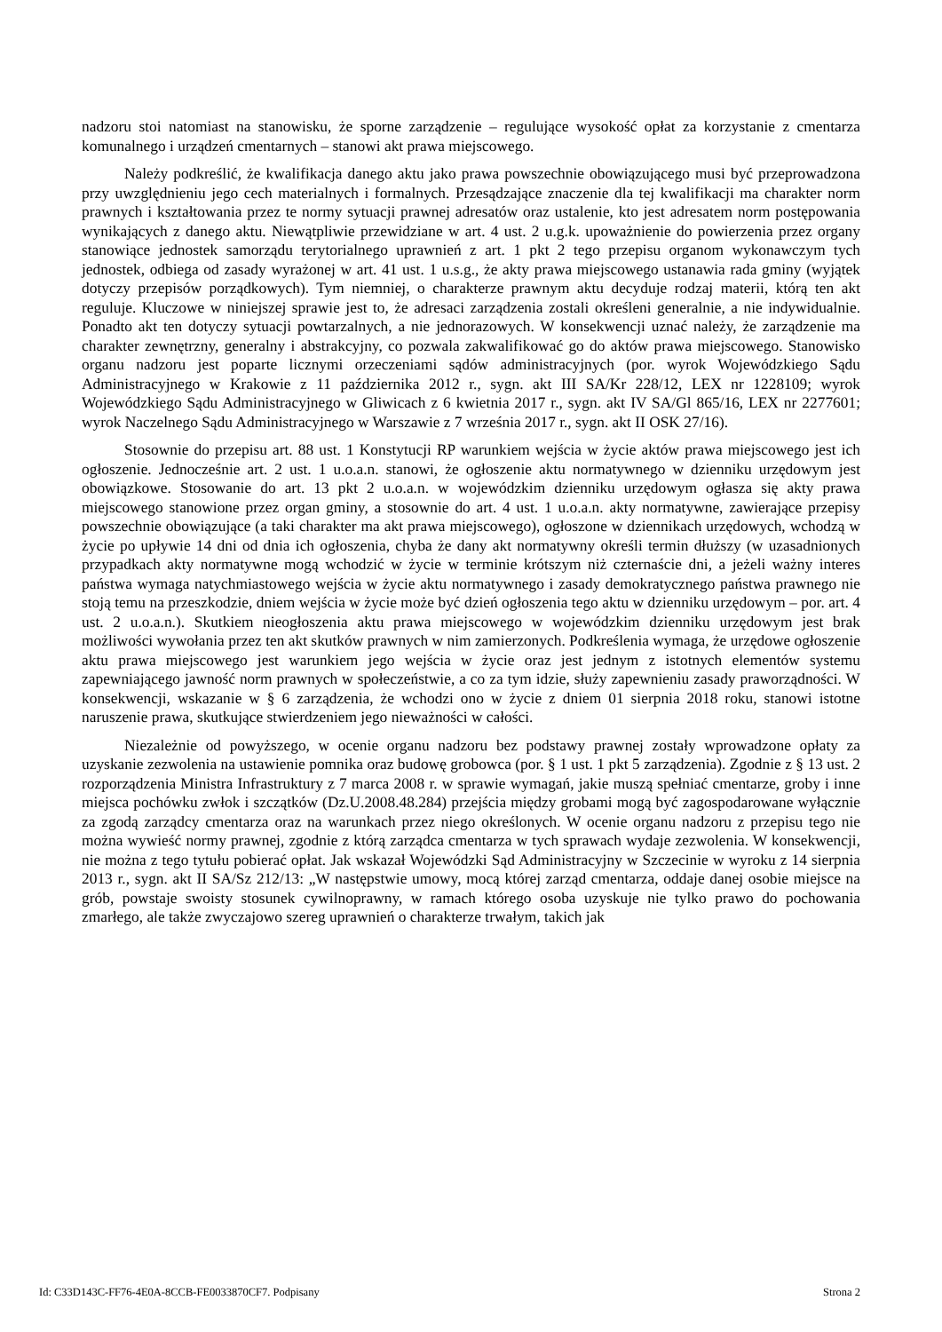nadzoru stoi natomiast na stanowisku, że sporne zarządzenie – regulujące wysokość opłat za korzystanie z cmentarza komunalnego i urządzeń cmentarnych – stanowi akt prawa miejscowego.
Należy podkreślić, że kwalifikacja danego aktu jako prawa powszechnie obowiązującego musi być przeprowadzona przy uwzględnieniu jego cech materialnych i formalnych. Przesądzające znaczenie dla tej kwalifikacji ma charakter norm prawnych i kształtowania przez te normy sytuacji prawnej adresatów oraz ustalenie, kto jest adresatem norm postępowania wynikających z danego aktu. Niewątpliwie przewidziane w art. 4 ust. 2 u.g.k. upoważnienie do powierzenia przez organy stanowiące jednostek samorządu terytorialnego uprawnień z art. 1 pkt 2 tego przepisu organom wykonawczym tych jednostek, odbiega od zasady wyrażonej w art. 41 ust. 1 u.s.g., że akty prawa miejscowego ustanawia rada gminy (wyjątek dotyczy przepisów porządkowych). Tym niemniej, o charakterze prawnym aktu decyduje rodzaj materii, którą ten akt reguluje. Kluczowe w niniejszej sprawie jest to, że adresaci zarządzenia zostali określeni generalnie, a nie indywidualnie. Ponadto akt ten dotyczy sytuacji powtarzalnych, a nie jednorazowych. W konsekwencji uznać należy, że zarządzenie ma charakter zewnętrzny, generalny i abstrakcyjny, co pozwala zakwalifikować go do aktów prawa miejscowego. Stanowisko organu nadzoru jest poparte licznymi orzeczeniami sądów administracyjnych (por. wyrok Wojewódzkiego Sądu Administracyjnego w Krakowie z 11 października 2012 r., sygn. akt III SA/Kr 228/12, LEX nr 1228109; wyrok Wojewódzkiego Sądu Administracyjnego w Gliwicach z 6 kwietnia 2017 r., sygn. akt IV SA/Gl 865/16, LEX nr 2277601; wyrok Naczelnego Sądu Administracyjnego w Warszawie z 7 września 2017 r., sygn. akt II OSK 27/16).
Stosownie do przepisu art. 88 ust. 1 Konstytucji RP warunkiem wejścia w życie aktów prawa miejscowego jest ich ogłoszenie. Jednocześnie art. 2 ust. 1 u.o.a.n. stanowi, że ogłoszenie aktu normatywnego w dzienniku urzędowym jest obowiązkowe. Stosowanie do art. 13 pkt 2 u.o.a.n. w wojewódzkim dzienniku urzędowym ogłasza się akty prawa miejscowego stanowione przez organ gminy, a stosownie do art. 4 ust. 1 u.o.a.n. akty normatywne, zawierające przepisy powszechnie obowiązujące (a taki charakter ma akt prawa miejscowego), ogłoszone w dziennikach urzędowych, wchodzą w życie po upływie 14 dni od dnia ich ogłoszenia, chyba że dany akt normatywny określi termin dłuższy (w uzasadnionych przypadkach akty normatywne mogą wchodzić w życie w terminie krótszym niż czternaście dni, a jeżeli ważny interes państwa wymaga natychmiastowego wejścia w życie aktu normatywnego i zasady demokratycznego państwa prawnego nie stoją temu na przeszkodzie, dniem wejścia w życie może być dzień ogłoszenia tego aktu w dzienniku urzędowym – por. art. 4 ust. 2 u.o.a.n.). Skutkiem nieogłoszenia aktu prawa miejscowego w wojewódzkim dzienniku urzędowym jest brak możliwości wywołania przez ten akt skutków prawnych w nim zamierzonych. Podkreślenia wymaga, że urzędowe ogłoszenie aktu prawa miejscowego jest warunkiem jego wejścia w życie oraz jest jednym z istotnych elementów systemu zapewniającego jawność norm prawnych w społeczeństwie, a co za tym idzie, służy zapewnieniu zasady praworządności. W konsekwencji, wskazanie w § 6 zarządzenia, że wchodzi ono w życie z dniem 01 sierpnia 2018 roku, stanowi istotne naruszenie prawa, skutkujące stwierdzeniem jego nieważności w całości.
Niezależnie od powyższego, w ocenie organu nadzoru bez podstawy prawnej zostały wprowadzone opłaty za uzyskanie zezwolenia na ustawienie pomnika oraz budowę grobowca (por. § 1 ust. 1 pkt 5 zarządzenia). Zgodnie z § 13 ust. 2 rozporządzenia Ministra Infrastruktury z 7 marca 2008 r. w sprawie wymagań, jakie muszą spełniać cmentarze, groby i inne miejsca pochówku zwłok i szczątków (Dz.U.2008.48.284) przejścia między grobami mogą być zagospodarowane wyłącznie za zgodą zarządcy cmentarza oraz na warunkach przez niego określonych. W ocenie organu nadzoru z przepisu tego nie można wywieść normy prawnej, zgodnie z którą zarządca cmentarza w tych sprawach wydaje zezwolenia. W konsekwencji, nie można z tego tytułu pobierać opłat. Jak wskazał Wojewódzki Sąd Administracyjny w Szczecinie w wyroku z 14 sierpnia 2013 r., sygn. akt II SA/Sz 212/13: „W następstwie umowy, mocą której zarząd cmentarza, oddaje danej osobie miejsce na grób, powstaje swoisty stosunek cywilnoprawny, w ramach którego osoba uzyskuje nie tylko prawo do pochowania zmarłego, ale także zwyczajowo szereg uprawnień o charakterze trwałym, takich jak
Id: C33D143C-FF76-4E0A-8CCB-FE0033870CF7. Podpisany Strona 2